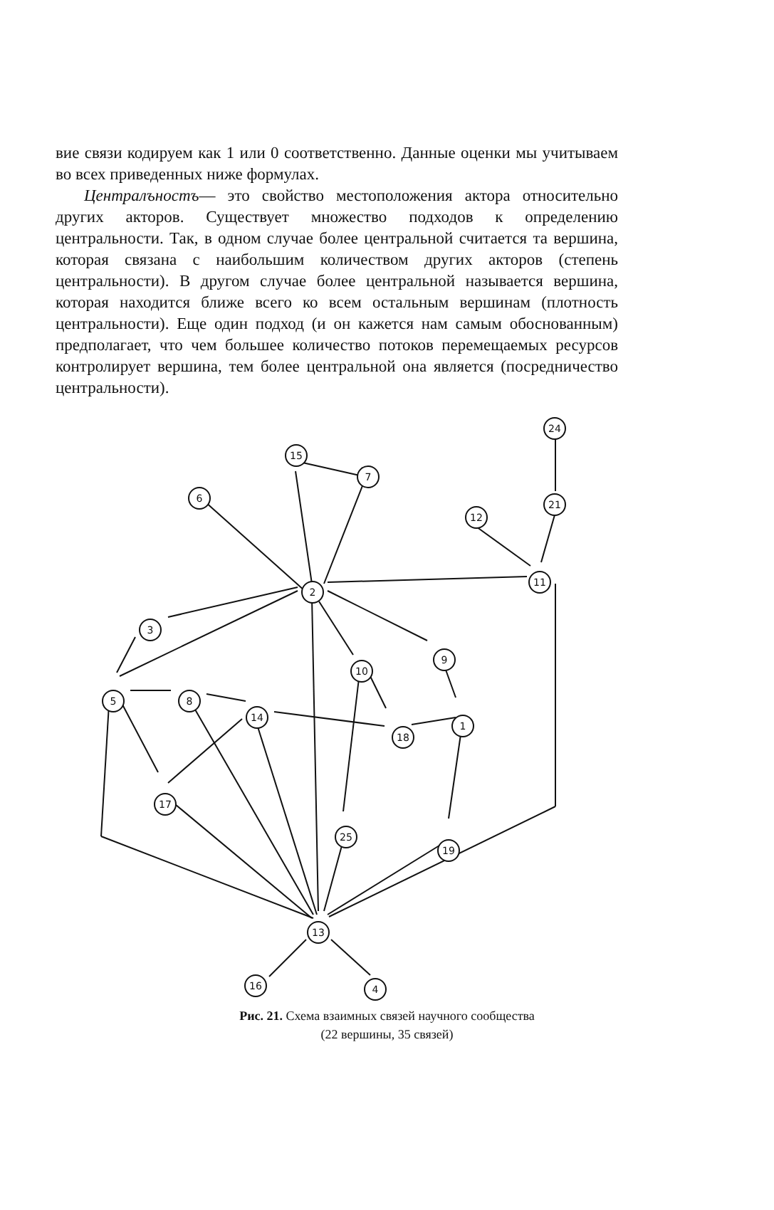вие связи кодируем как 1 или 0 соответственно. Данные оценки мы учитываем во всех приведенных ниже формулах.
Централъностъ— это свойство местоположения актора относительно других акторов. Существует множество подходов к определению центральности. Так, в одном случае более центральной считается та вершина, которая связана с наибольшим количеством других акторов (степень центральности). В другом случае более центральной называется вершина, которая находится ближе всего ко всем остальным вершинам (плотность центральности). Еще один подход (и он кажется нам самым обоснованным) предполагает, что чем большее количество потоков перемещаемых ресурсов контролирует вершина, тем более центральной она является (посредничество центральности).
15
7
6
2
24
21
12
11
3
9
10
5
8
14
18
1
17
25
19
13
16
4
Рис. 21. Схема взаимных связей научного сообщества
(22 вершины, 35 связей)